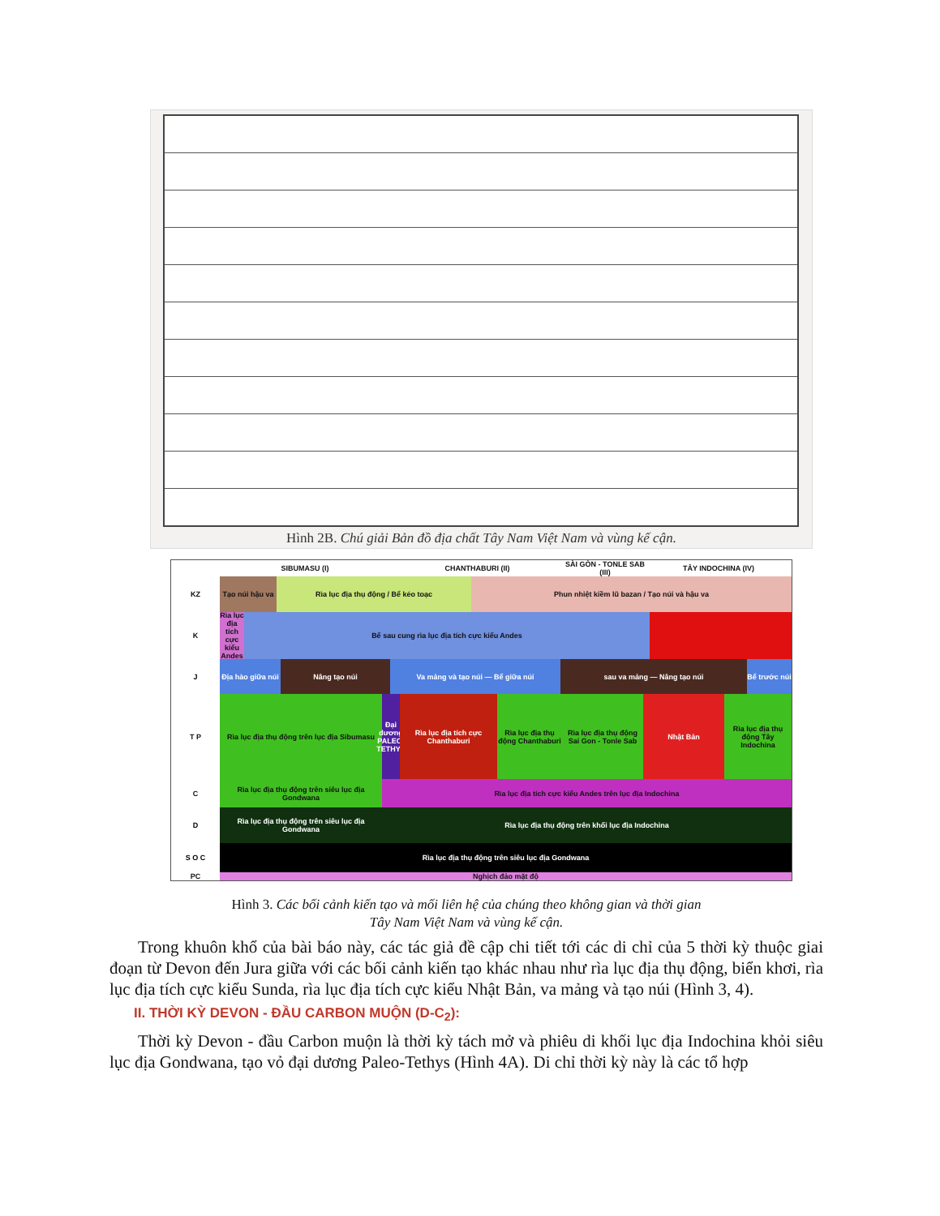Hình 2B. Chú giải Bản đồ địa chất Tây Nam Việt Nam và vùng kế cận.
SIBUMASU (I) CHANTHABURI (II) SÀI GÒN - TONLE SAB (III)
TÂY INDOCHINA (IV)
KZ Tạo núi hậu va
Rìa lục địa thụ động / Bể kéo toạc Phun nhiệt kiềm lũ bazan / Tạo núi và hậu va
K Rìa lục địa tích cực kiểu Andes
Bể sau cung rìa lục địa tích cực kiểu Andes
J Địa hào giữa núi
Nâng tạo núi Va mảng và tạo núi — Bể giữa núi sau va mảng — Nâng tạo núi Bể trước núi
T P Rìa lục địa thụ động trên lục địa Sibumasu
Đại dương PALEO-TETHYS
Rìa lục địa tích cực Chanthaburi
Rìa lục địa thụ động Chanthaburi
Rìa lục địa thụ động Sai Gon - Tonle Sab
Nhật Bản Rìa lục địa thụ động Tây Indochina
C Rìa lục địa thụ động trên siêu lục địa Gondwana
Rìa lục địa tích cực kiểu Andes trên lục địa Indochina
D Rìa lục địa thụ động trên siêu lục địa Gondwana
Rìa lục địa thụ động trên khối lục địa Indochina
S O C Rìa lục địa thụ động trên siêu lục địa Gondwana
PC Nghịch đảo mặt độ
Hình 3. Các bối cảnh kiến tạo và mối liên hệ của chúng theo không gian và thời gian
Tây Nam Việt Nam và vùng kế cận.
Trong khuôn khổ của bài báo này, các tác giả đề cập chi tiết tới các di chỉ của 5 thời kỳ thuộc giai đoạn từ Devon đến Jura giữa với các bối cảnh kiến tạo khác nhau như rìa lục địa thụ động, biển khơi, rìa lục địa tích cực kiểu Sunda, rìa lục địa tích cực kiểu Nhật Bản, va mảng và tạo núi (Hình 3, 4).
II. THỜI KỲ DEVON - ĐẦU CARBON MUỘN (D-C<sub>2</sub>):
Thời kỳ Devon - đầu Carbon muộn là thời kỳ tách mở và phiêu di khối lục địa Indochina khỏi siêu lục địa Gondwana, tạo vỏ đại dương Paleo-Tethys (Hình 4A). Di chỉ thời kỳ này là các tổ hợp